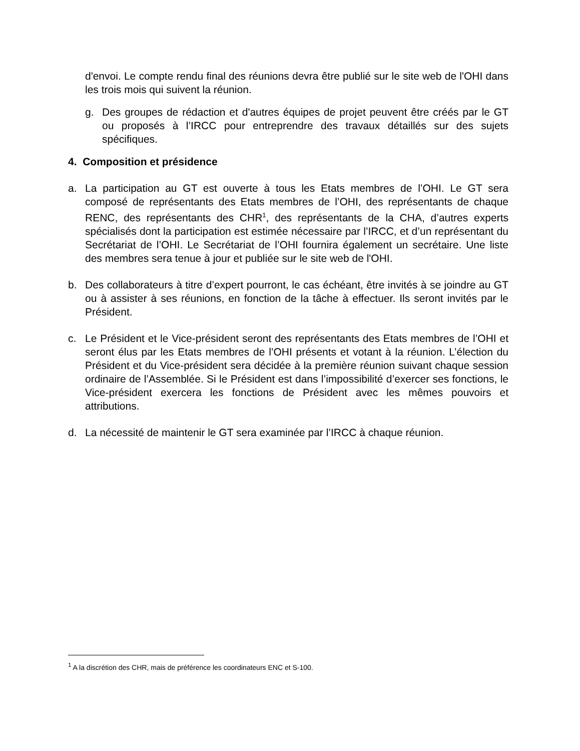d'envoi. Le compte rendu final des réunions devra être publié sur le site web de l'OHI dans les trois mois qui suivent la réunion.
g. Des groupes de rédaction et d'autres équipes de projet peuvent être créés par le GT ou proposés à l’IRCC pour entreprendre des travaux détaillés sur des sujets spécifiques.
4. Composition et présidence
a. La participation au GT est ouverte à tous les Etats membres de l’OHI. Le GT sera composé de représentants des Etats membres de l’OHI, des représentants de chaque RENC, des représentants des CHR<sup>1</sup>, des représentants de la CHA, d’autres experts spécialisés dont la participation est estimée nécessaire par l’IRCC, et d’un représentant du Secrétariat de l’OHI. Le Secrétariat de l’OHI fournira également un secrétaire. Une liste des membres sera tenue à jour et publiée sur le site web de l'OHI.
b. Des collaborateurs à titre d’expert pourront, le cas échéant, être invités à se joindre au GT ou à assister à ses réunions, en fonction de la tâche à effectuer. Ils seront invités par le Président.
c. Le Président et le Vice-président seront des représentants des Etats membres de l’OHI et seront élus par les Etats membres de l’OHI présents et votant à la réunion. L’élection du Président et du Vice-président sera décidée à la première réunion suivant chaque session ordinaire de l’Assemblée. Si le Président est dans l’impossibilité d’exercer ses fonctions, le Vice-président exercera les fonctions de Président avec les mêmes pouvoirs et attributions.
d. La nécessité de maintenir le GT sera examinée par l’IRCC à chaque réunion.
<sup>1</sup> A la discrétion des CHR, mais de préférence les coordinateurs ENC et S-100.